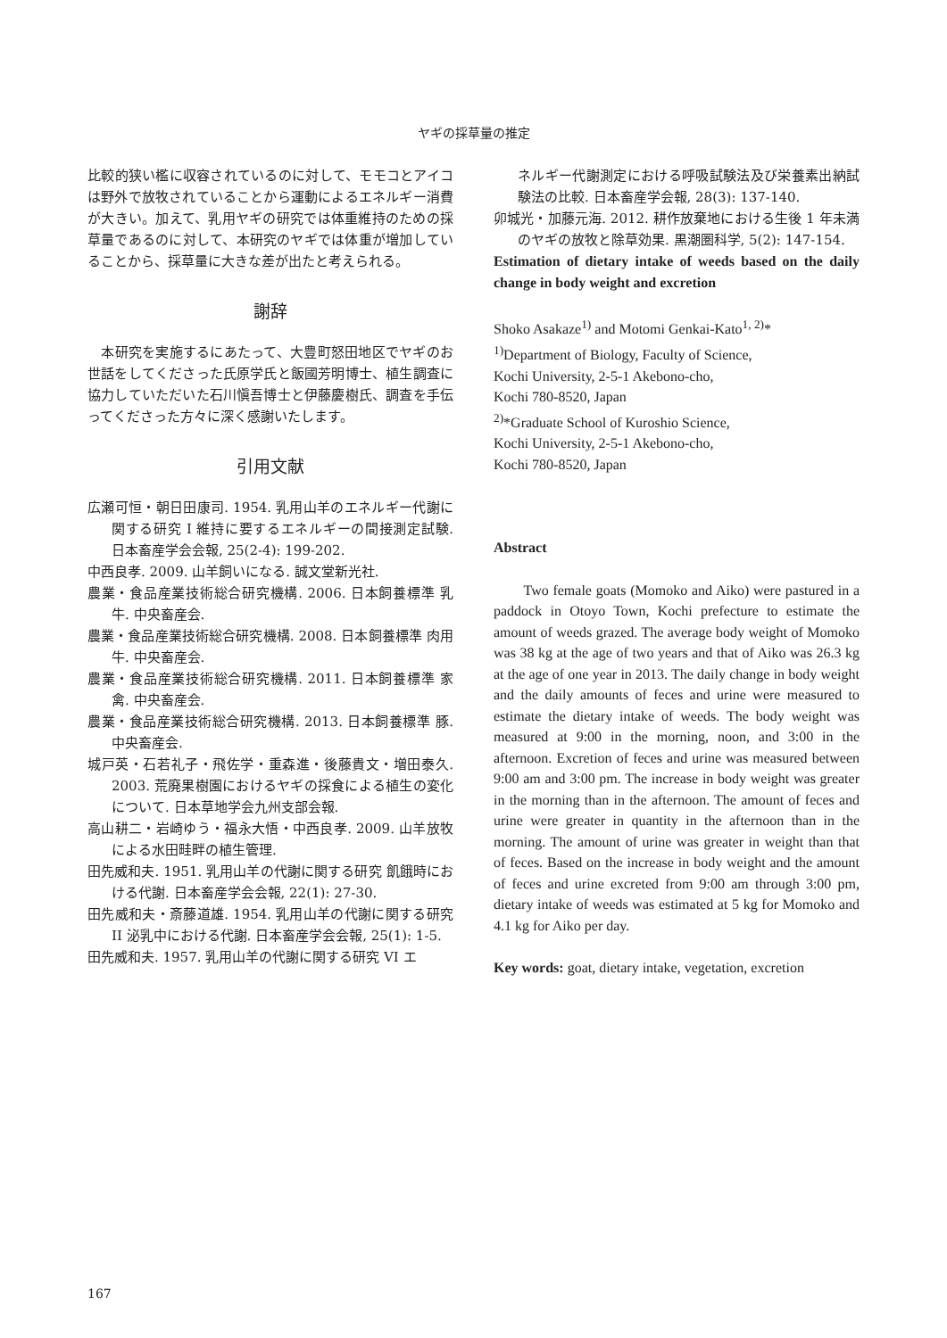ヤギの採草量の推定
比較的狭い檻に収容されているのに対して、モモコとアイコは野外で放牧されていることから運動によるエネルギー消費が大きい。加えて、乳用ヤギの研究では体重維持のための採草量であるのに対して、本研究のヤギでは体重が増加していることから、採草量に大きな差が出たと考えられる。
謝辞
　本研究を実施するにあたって、大豊町怒田地区でヤギのお世話をしてくださった氏原学氏と飯國芳明博士、植生調査に協力していただいた石川愼吾博士と伊藤慶樹氏、調査を手伝ってくださった方々に深く感謝いたします。
引用文献
広瀬可恒・朝日田康司. 1954. 乳用山羊のエネルギー代謝に関する研究 I 維持に要するエネルギーの間接測定試験. 日本畜産学会会報, 25(2-4): 199-202.
中西良孝. 2009. 山羊飼いになる. 誠文堂新光社.
農業・食品産業技術総合研究機構. 2006. 日本飼養標準 乳牛. 中央畜産会.
農業・食品産業技術総合研究機構. 2008. 日本飼養標準 肉用牛. 中央畜産会.
農業・食品産業技術総合研究機構. 2011. 日本飼養標準 家禽. 中央畜産会.
農業・食品産業技術総合研究機構. 2013. 日本飼養標準 豚. 中央畜産会.
城戸英・石若礼子・飛佐学・重森進・後藤貴文・増田泰久. 2003. 荒廃果樹園におけるヤギの採食による植生の変化について. 日本草地学会九州支部会報.
高山耕二・岩崎ゆう・福永大悟・中西良孝. 2009. 山羊放牧による水田畦畔の植生管理.
田先威和夫. 1951. 乳用山羊の代謝に関する研究 飢餓時における代謝. 日本畜産学会会報, 22(1): 27-30.
田先威和夫・斎藤道雄. 1954. 乳用山羊の代謝に関する研究 II 泌乳中における代謝. 日本畜産学会会報, 25(1): 1-5.
田先威和夫. 1957. 乳用山羊の代謝に関する研究 VI エ
ネルギー代謝測定における呼吸試験法及び栄養素出納試験法の比較. 日本畜産学会報, 28(3): 137-140.
卯城光・加藤元海. 2012. 耕作放棄地における生後 1 年未満のヤギの放牧と除草効果. 黒潮圏科学, 5(2): 147-154.
Estimation of dietary intake of weeds based on the daily change in body weight and excretion
Shoko Asakaze<sup>1)</sup> and Motomi Genkai-Kato<sup>1, 2)</sup>*
<sup>1)</sup> Department of Biology, Faculty of Science,
Kochi University, 2-5-1 Akebono-cho,
Kochi 780-8520, Japan
<sup>2)</sup>*Graduate School of Kuroshio Science,
Kochi University, 2-5-1 Akebono-cho,
Kochi 780-8520, Japan
Abstract
　　Two female goats (Momoko and Aiko) were pastured in a paddock in Otoyo Town, Kochi prefecture to estimate the amount of weeds grazed. The average body weight of Momoko was 38 kg at the age of two years and that of Aiko was 26.3 kg at the age of one year in 2013. The daily change in body weight and the daily amounts of feces and urine were measured to estimate the dietary intake of weeds. The body weight was measured at 9:00 in the morning, noon, and 3:00 in the afternoon. Excretion of feces and urine was measured between 9:00 am and 3:00 pm. The increase in body weight was greater in the morning than in the afternoon. The amount of feces and urine were greater in quantity in the afternoon than in the morning. The amount of urine was greater in weight than that of feces. Based on the increase in body weight and the amount of feces and urine excreted from 9:00 am through 3:00 pm, dietary intake of weeds was estimated at 5 kg for Momoko and 4.1 kg for Aiko per day.
Key words: goat, dietary intake, vegetation, excretion
167